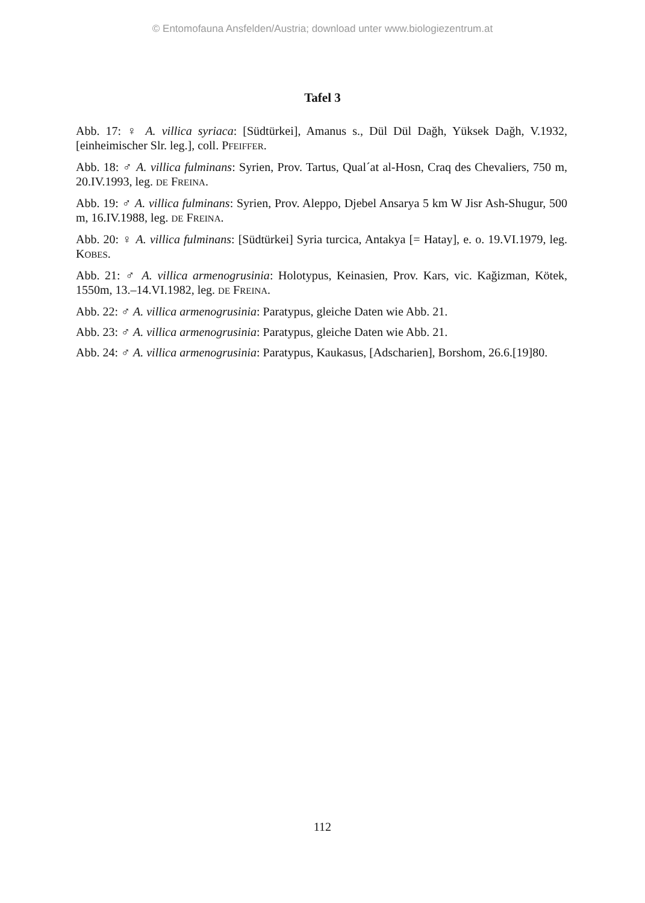© Entomofauna Ansfelden/Austria; download unter www.biologiezentrum.at
Tafel 3
Abb. 17: ♀ A. villica syriaca: [Südtürkei], Amanus s., Dül Dül Dağh, Yüksek Dağh, V.1932, [einheimischer Slr. leg.], coll. PFEIFFER.
Abb. 18: ♂ A. villica fulminans: Syrien, Prov. Tartus, Qual´at al-Hosn, Craq des Chevaliers, 750 m, 20.IV.1993, leg. DE FREINA.
Abb. 19: ♂ A. villica fulminans: Syrien, Prov. Aleppo, Djebel Ansarya 5 km W Jisr Ash-Shugur, 500 m, 16.IV.1988, leg. DE FREINA.
Abb. 20: ♀ A. villica fulminans: [Südtürkei] Syria turcica, Antakya [= Hatay], e. o. 19.VI.1979, leg. KOBES.
Abb. 21: ♂ A. villica armenogrusinia: Holotypus, Keinasien, Prov. Kars, vic. Kağizman, Kötek, 1550m, 13.–14.VI.1982, leg. DE FREINA.
Abb. 22: ♂ A. villica armenogrusinia: Paratypus, gleiche Daten wie Abb. 21.
Abb. 23: ♂ A. villica armenogrusinia: Paratypus, gleiche Daten wie Abb. 21.
Abb. 24: ♂ A. villica armenogrusinia: Paratypus, Kaukasus, [Adscharien], Borshom, 26.6.[19]80.
112